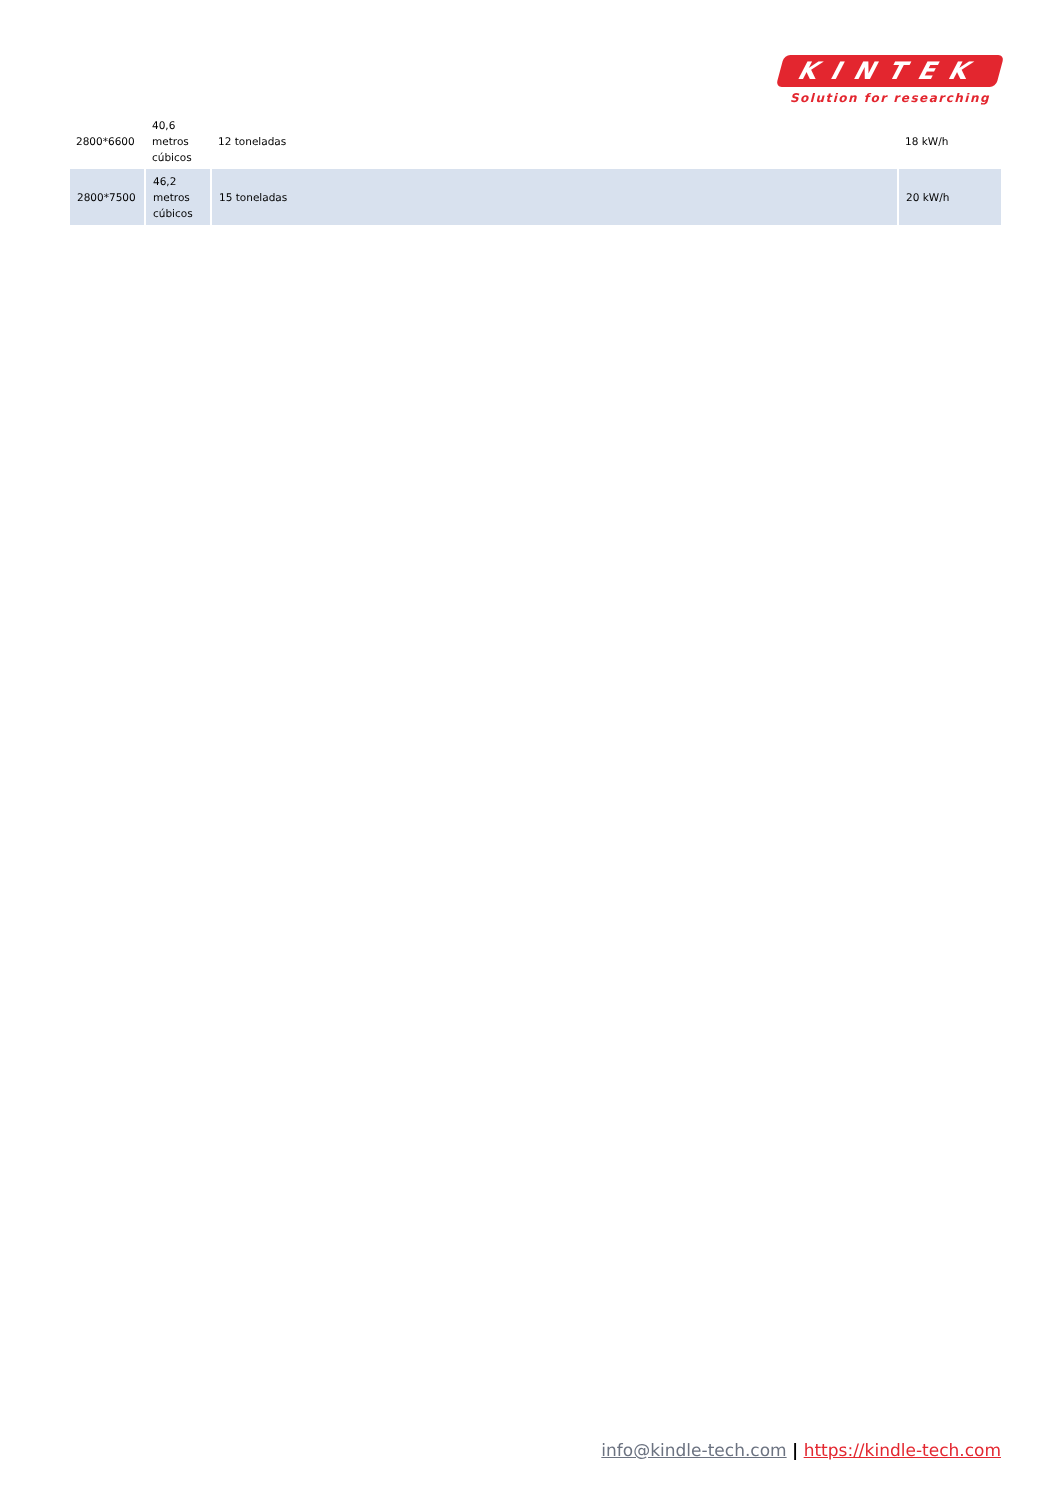KINTEK
Solution for researching
| 2800*6600 | 40,6 metros cúbicos | 12 toneladas | 18 kW/h |
| 2800*7500 | 46,2 metros cúbicos | 15 toneladas | 20 kW/h |
info@kindle-tech.com | https://kindle-tech.com